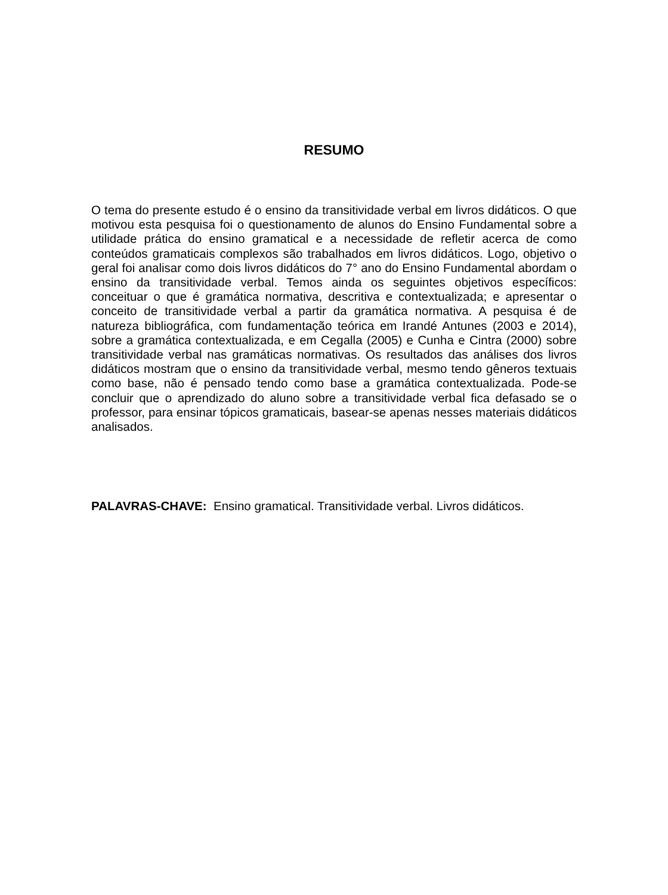RESUMO
O tema do presente estudo é o ensino da transitividade verbal em livros didáticos. O que motivou esta pesquisa foi o questionamento de alunos do Ensino Fundamental sobre a utilidade prática do ensino gramatical e a necessidade de refletir acerca de como conteúdos gramaticais complexos são trabalhados em livros didáticos. Logo, objetivo o geral foi analisar como dois livros didáticos do 7° ano do Ensino Fundamental abordam o ensino da transitividade verbal. Temos ainda os seguintes objetivos específicos: conceituar o que é gramática normativa, descritiva e contextualizada; e apresentar o conceito de transitividade verbal a partir da gramática normativa. A pesquisa é de natureza bibliográfica, com fundamentação teórica em Irandé Antunes (2003 e 2014), sobre a gramática contextualizada, e em Cegalla (2005) e Cunha e Cintra (2000) sobre transitividade verbal nas gramáticas normativas. Os resultados das análises dos livros didáticos mostram que o ensino da transitividade verbal, mesmo tendo gêneros textuais como base, não é pensado tendo como base a gramática contextualizada. Pode-se concluir que o aprendizado do aluno sobre a transitividade verbal fica defasado se o professor, para ensinar tópicos gramaticais, basear-se apenas nesses materiais didáticos analisados.
PALAVRAS-CHAVE: Ensino gramatical. Transitividade verbal. Livros didáticos.